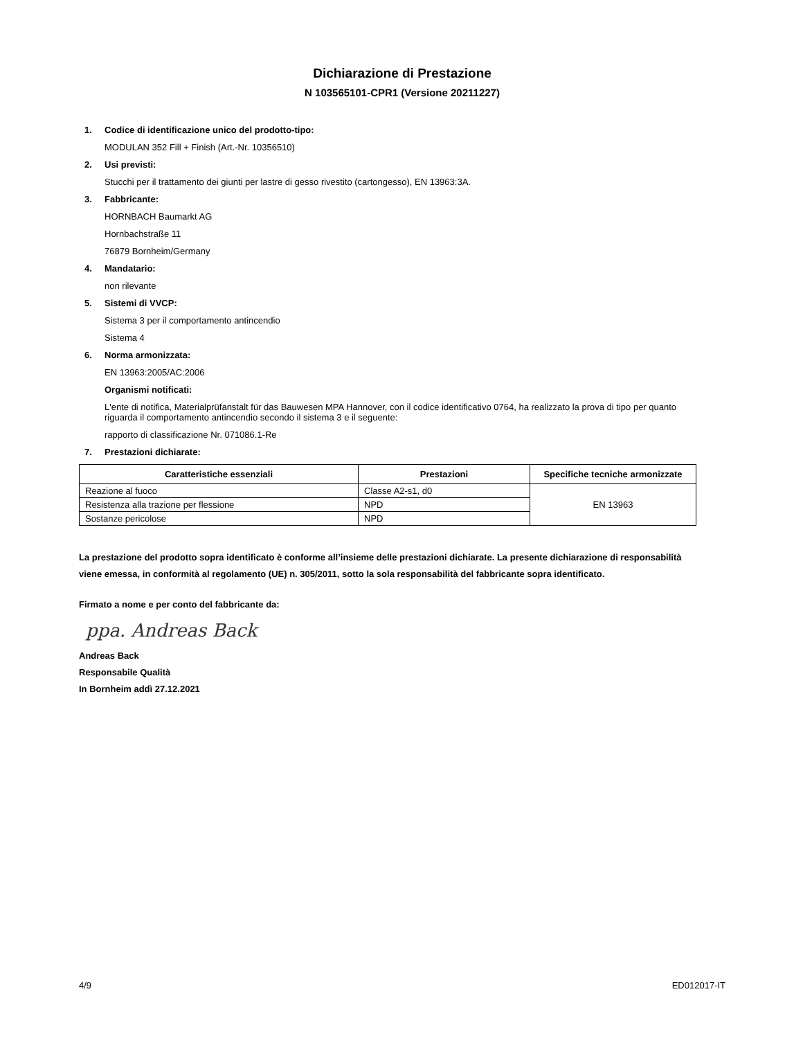Dichiarazione di Prestazione
N 103565101-CPR1 (Versione 20211227)
1. Codice di identificazione unico del prodotto-tipo:
MODULAN 352 Fill + Finish (Art.-Nr. 10356510)
2. Usi previsti:
Stucchi per il trattamento dei giunti per lastre di gesso rivestito (cartongesso), EN 13963:3A.
3. Fabbricante:
HORNBACH Baumarkt AG
Hornbachstraße 11
76879 Bornheim/Germany
4. Mandatario:
non rilevante
5. Sistemi di VVCP:
Sistema 3 per il comportamento antincendio
Sistema 4
6. Norma armonizzata:
EN 13963:2005/AC:2006
Organismi notificati:
L'ente di notifica, Materialprüfanstalt für das Bauwesen MPA Hannover, con il codice identificativo 0764, ha realizzato la prova di tipo per quanto riguarda il comportamento antincendio secondo il sistema 3 e il seguente:
rapporto di classificazione Nr. 071086.1-Re
7. Prestazioni dichiarate:
| Caratteristiche essenziali | Prestazioni | Specifiche tecniche armonizzate |
| --- | --- | --- |
| Reazione al fuoco | Classe A2-s1, d0 | EN 13963 |
| Resistenza alla trazione per flessione | NPD | |
| Sostanze pericolose | NPD | |
La prestazione del prodotto sopra identificato è conforme all’insieme delle prestazioni dichiarate. La presente dichiarazione di responsabilità viene emessa, in conformità al regolamento (UE) n. 305/2011, sotto la sola responsabilità del fabbricante sopra identificato.
Firmato a nome e per conto del fabbricante da:
ppa. Andreas Back
Andreas Back
Responsabile Qualità
In Bornheim addì 27.12.2021
4/9 ED012017-IT